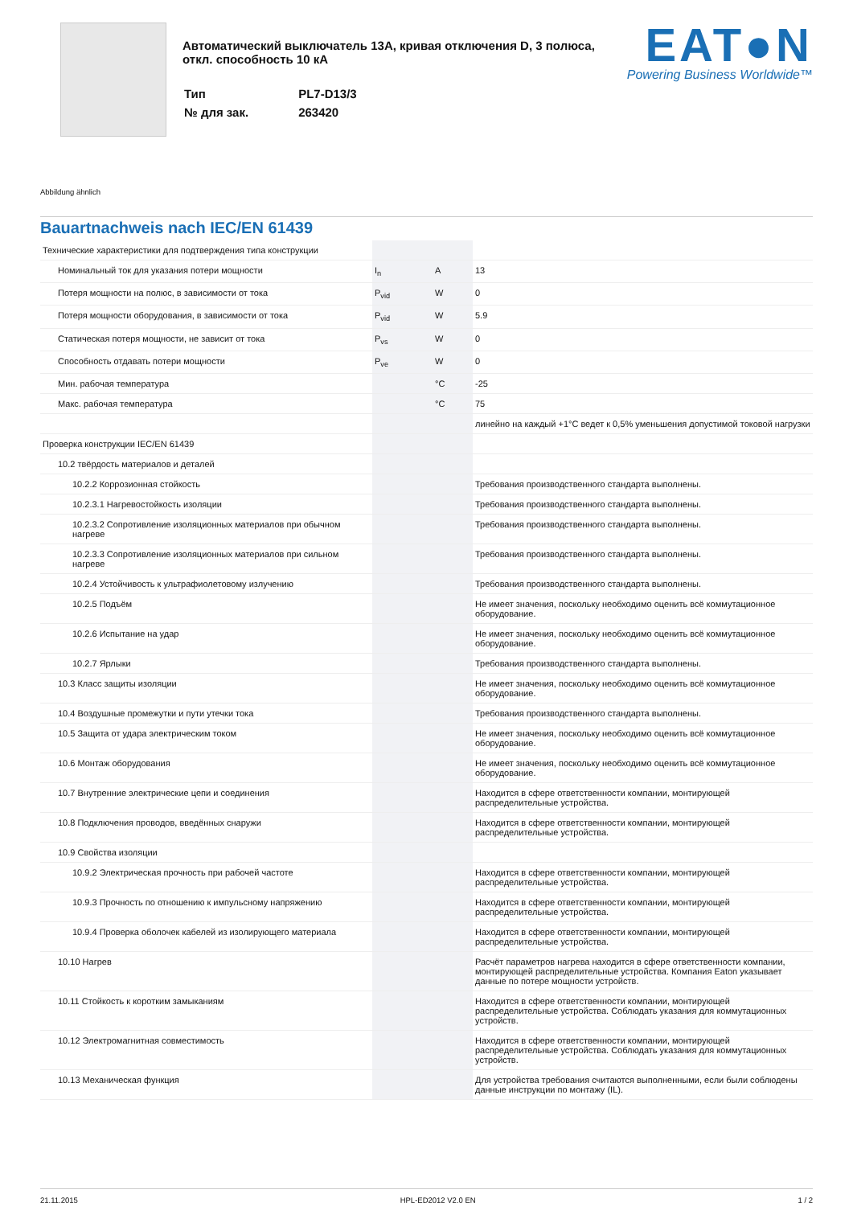Автоматический выключатель 13A, кривая отключения D, 3 полюса,
откл. способность 10 кА
| Тип | PL7-D13/3 |
| № для зак. | 263420 |
EAT●N
Powering Business Worldwide™
Abbildung ähnlich
Bauartnachweis nach IEC/EN 61439
| Технические характеристики для подтверждения типа конструкции | | | |
| Номинальный ток для указания потери мощности | I<sub>n</sub> | A | 13 |
| Потеря мощности на полюс, в зависимости от тока | P<sub>vid</sub> | W | 0 |
| Потеря мощности оборудования, в зависимости от тока | P<sub>vid</sub> | W | 5.9 |
| Статическая потеря мощности, не зависит от тока | P<sub>vs</sub> | W | 0 |
| Способность отдавать потери мощности | P<sub>ve</sub> | W | 0 |
| Мин. рабочая температура | | °C | -25 |
| Макс. рабочая температура | | °C | 75 |
| | | | линейно на каждый +1°C ведет к 0,5% уменьшения допустимой токовой нагрузки |
| Проверка конструкции IEC/EN 61439 | | | |
| 10.2 твёрдость материалов и деталей | | | |
| 10.2.2 Коррозионная стойкость | | | Требования производственного стандарта выполнены. |
| 10.2.3.1 Нагревостойкость изоляции | | | Требования производственного стандарта выполнены. |
| 10.2.3.2 Сопротивление изоляционных материалов при обычном нагреве | | | Требования производственного стандарта выполнены. |
| 10.2.3.3 Сопротивление изоляционных материалов при сильном нагреве | | | Требования производственного стандарта выполнены. |
| 10.2.4 Устойчивость к ультрафиолетовому излучению | | | Требования производственного стандарта выполнены. |
| 10.2.5 Подъём | | | Не имеет значения, поскольку необходимо оценить всё коммутационное оборудование. |
| 10.2.6 Испытание на удар | | | Не имеет значения, поскольку необходимо оценить всё коммутационное оборудование. |
| 10.2.7 Ярлыки | | | Требования производственного стандарта выполнены. |
| 10.3 Класс защиты изоляции | | | Не имеет значения, поскольку необходимо оценить всё коммутационное оборудование. |
| 10.4 Воздушные промежутки и пути утечки тока | | | Требования производственного стандарта выполнены. |
| 10.5 Защита от удара электрическим током | | | Не имеет значения, поскольку необходимо оценить всё коммутационное оборудование. |
| 10.6 Монтаж оборудования | | | Не имеет значения, поскольку необходимо оценить всё коммутационное оборудование. |
| 10.7 Внутренние электрические цепи и соединения | | | Находится в сфере ответственности компании, монтирующей распределительные устройства. |
| 10.8 Подключения проводов, введённых снаружи | | | Находится в сфере ответственности компании, монтирующей распределительные устройства. |
| 10.9 Свойства изоляции | | | |
| 10.9.2 Электрическая прочность при рабочей частоте | | | Находится в сфере ответственности компании, монтирующей распределительные устройства. |
| 10.9.3 Прочность по отношению к импульсному напряжению | | | Находится в сфере ответственности компании, монтирующей распределительные устройства. |
| 10.9.4 Проверка оболочек кабелей из изолирующего материала | | | Находится в сфере ответственности компании, монтирующей распределительные устройства. |
| 10.10 Нагрев | | | Расчёт параметров нагрева находится в сфере ответственности компании, монтирующей распределительные устройства. Компания Eaton указывает данные по потере мощности устройств. |
| 10.11 Стойкость к коротким замыканиям | | | Находится в сфере ответственности компании, монтирующей распределительные устройства. Соблюдать указания для коммутационных устройств. |
| 10.12 Электромагнитная совместимость | | | Находится в сфере ответственности компании, монтирующей распределительные устройства. Соблюдать указания для коммутационных устройств. |
| 10.13 Механическая функция | | | Для устройства требования считаются выполненными, если были соблюдены данные инструкции по монтажу (IL). |
21.11.2015 HPL-ED2012 V2.0 EN 1 / 2